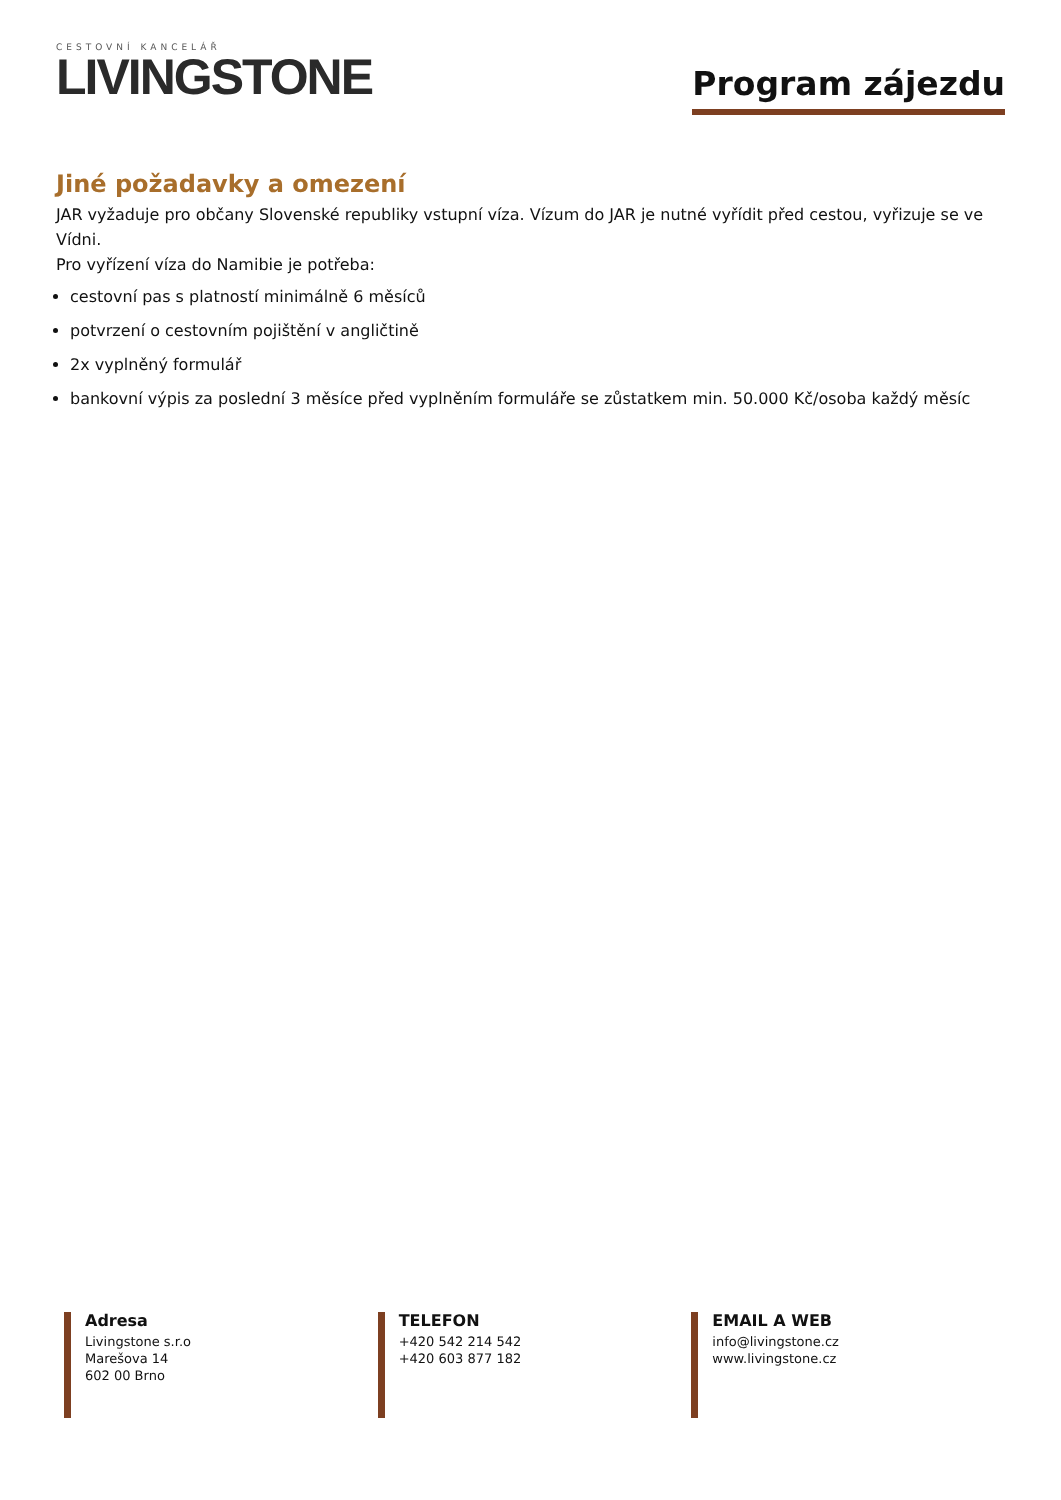CESTOVNÍ KANCELÁŘ
LIVINGSTONE
Program zájezdu
Jiné požadavky a omezení
JAR vyžaduje pro občany Slovenské republiky vstupní víza. Vízum do JAR je nutné vyřídit před cestou, vyřizuje se ve Vídni.
Pro vyřízení víza do Namibie je potřeba:
cestovní pas s platností minimálně 6 měsíců
potvrzení o cestovním pojištění v angličtině
2x vyplněný formulář
bankovní výpis za poslední 3 měsíce před vyplněním formuláře se zůstatkem min. 50.000 Kč/osoba každý měsíc
Adresa
Livingstone s.r.o
Marešova 14
602 00 Brno
TELEFON
+420 542 214 542
+420 603 877 182
EMAIL A WEB
info@livingstone.cz
www.livingstone.cz